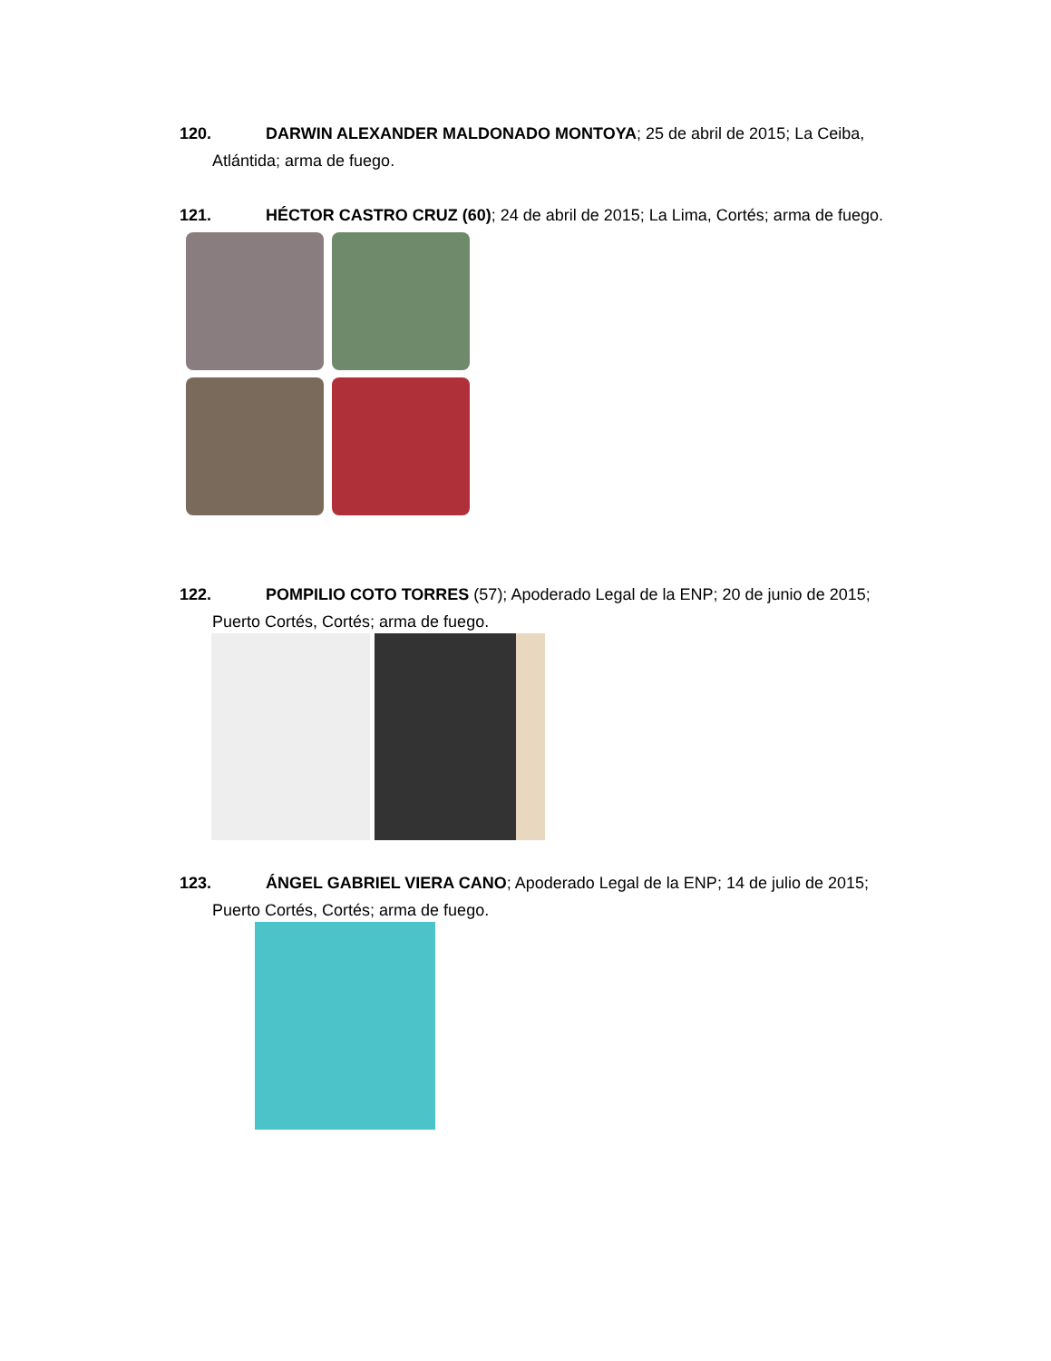120. DARWIN ALEXANDER MALDONADO MONTOYA; 25 de abril de 2015; La Ceiba,
Atlántida; arma de fuego.
121. HÉCTOR CASTRO CRUZ (60); 24 de abril de 2015; La Lima, Cortés; arma de fuego.
122. POMPILIO COTO TORRES (57); Apoderado Legal de la ENP; 20 de junio de 2015;
Puerto Cortés, Cortés; arma de fuego.
123. ÁNGEL GABRIEL VIERA CANO; Apoderado Legal de la ENP; 14 de julio de 2015;
Puerto Cortés, Cortés; arma de fuego.